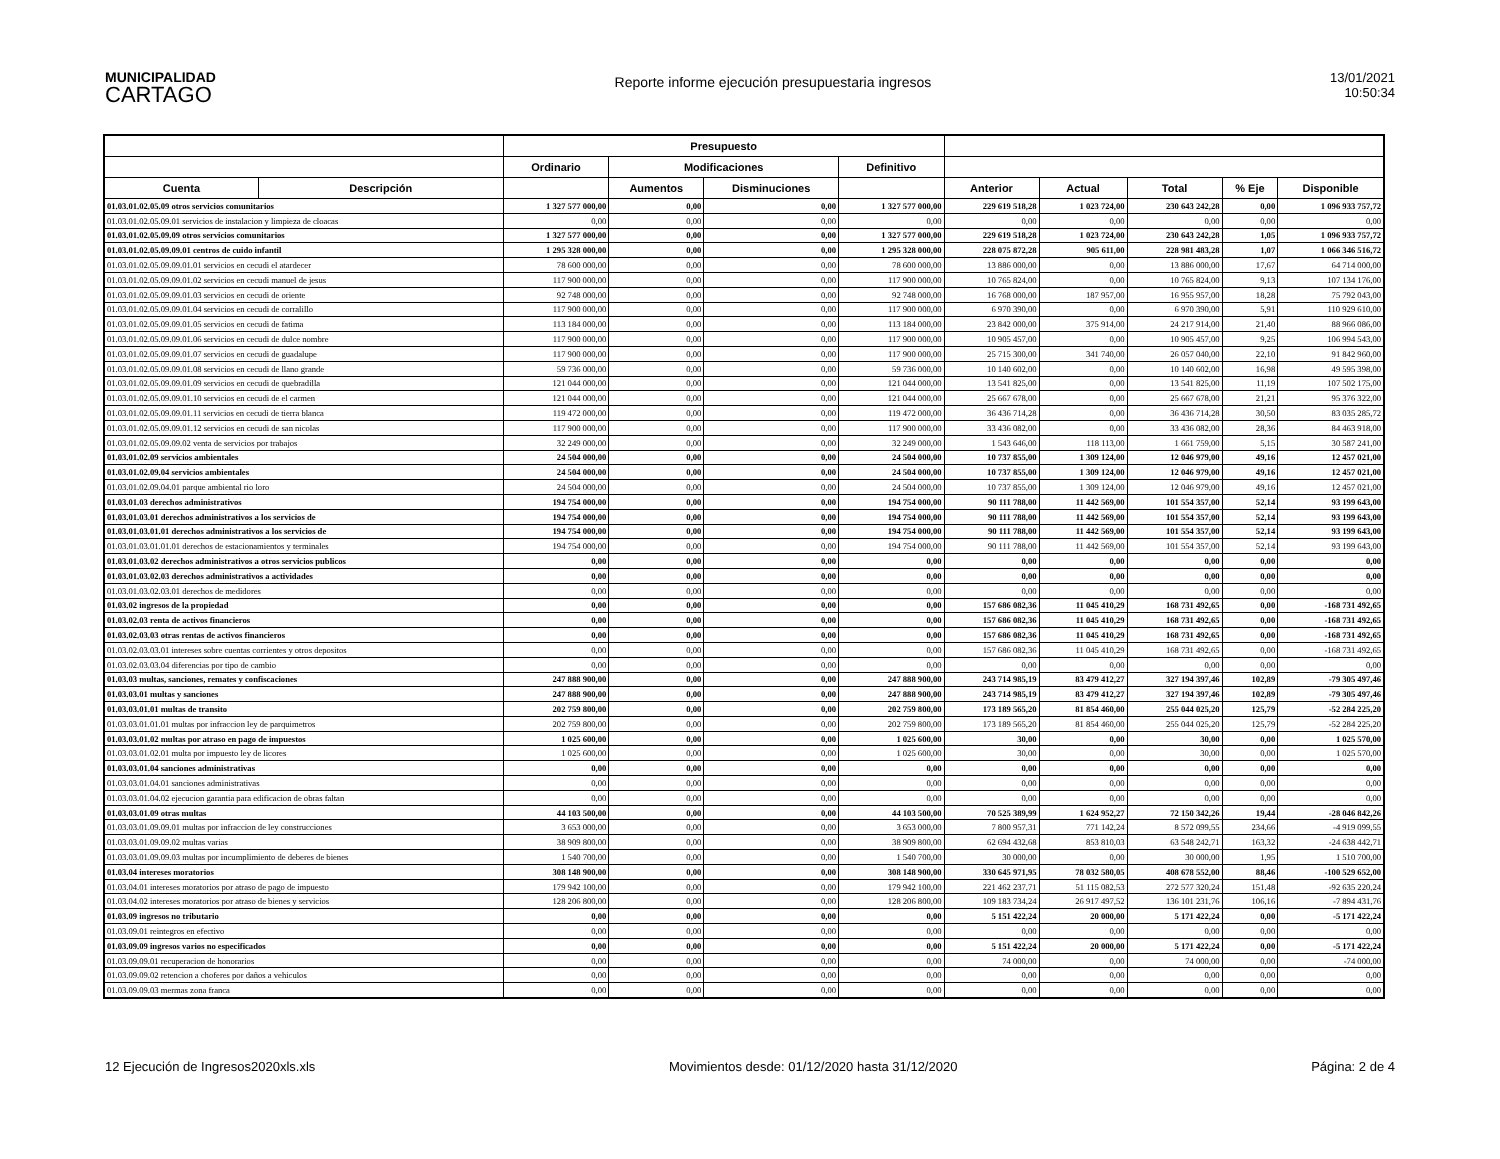MUNICIPALIDAD
CARTAGO
Reporte informe ejecución presupuestaria ingresos
13/01/2021
10:50:34
| | | Presupuesto | | | | | | | | |
| --- | --- | --- | --- | --- | --- | --- | --- | --- | --- | --- |
| | | Ordinario | Modificaciones | | Definitivo | | | | | |
| Cuenta | Descripción | | Aumentos | Disminuciones | | Anterior | Actual | Total | % Eje | Disponible |
| 01.03.01.02.05.09 otros servicios comunitarios | | 1 327 577 000,00 | 0,00 | 0,00 | 1 327 577 000,00 | 229 619 518,28 | 1 023 724,00 | 230 643 242,28 | 0,00 | 1 096 933 757,72 |
| 01.03.01.02.05.09.01 servicios de instalacion y limpieza de cloacas | | 0,00 | 0,00 | 0,00 | 0,00 | 0,00 | 0,00 | 0,00 | 0,00 | 0,00 |
| 01.03.01.02.05.09.09 otros servicios comunitarios | | 1 327 577 000,00 | 0,00 | 0,00 | 1 327 577 000,00 | 229 619 518,28 | 1 023 724,00 | 230 643 242,28 | 1,05 | 1 096 933 757,72 |
| 01.03.01.02.05.09.09.01 centros de cuido infantil | | 1 295 328 000,00 | 0,00 | 0,00 | 1 295 328 000,00 | 228 075 872,28 | 905 611,00 | 228 981 483,28 | 1,07 | 1 066 346 516,72 |
| 01.03.01.02.05.09.09.01.01 servicios en cecudi el atardecer | | 78 600 000,00 | 0,00 | 0,00 | 78 600 000,00 | 13 886 000,00 | 0,00 | 13 886 000,00 | 17,67 | 64 714 000,00 |
| 01.03.01.02.05.09.09.01.02 servicios en cecudi manuel de jesus | | 117 900 000,00 | 0,00 | 0,00 | 117 900 000,00 | 10 765 824,00 | 0,00 | 10 765 824,00 | 9,13 | 107 134 176,00 |
| 01.03.01.02.05.09.09.01.03 servicios en cecudi de oriente | | 92 748 000,00 | 0,00 | 0,00 | 92 748 000,00 | 16 768 000,00 | 187 957,00 | 16 955 957,00 | 18,28 | 75 792 043,00 |
| 01.03.01.02.05.09.09.01.04 servicios en cecudi de corralillo | | 117 900 000,00 | 0,00 | 0,00 | 117 900 000,00 | 6 970 390,00 | 0,00 | 6 970 390,00 | 5,91 | 110 929 610,00 |
| 01.03.01.02.05.09.09.01.05 servicios en cecudi de fatima | | 113 184 000,00 | 0,00 | 0,00 | 113 184 000,00 | 23 842 000,00 | 375 914,00 | 24 217 914,00 | 21,40 | 88 966 086,00 |
| 01.03.01.02.05.09.09.01.06 servicios en cecudi de dulce nombre | | 117 900 000,00 | 0,00 | 0,00 | 117 900 000,00 | 10 905 457,00 | 0,00 | 10 905 457,00 | 9,25 | 106 994 543,00 |
| 01.03.01.02.05.09.09.01.07 servicios en cecudi de guadalupe | | 117 900 000,00 | 0,00 | 0,00 | 117 900 000,00 | 25 715 300,00 | 341 740,00 | 26 057 040,00 | 22,10 | 91 842 960,00 |
| 01.03.01.02.05.09.09.01.08 servicios en cecudi de llano grande | | 59 736 000,00 | 0,00 | 0,00 | 59 736 000,00 | 10 140 602,00 | 0,00 | 10 140 602,00 | 16,98 | 49 595 398,00 |
| 01.03.01.02.05.09.09.01.09 servicios en cecudi de quebradilla | | 121 044 000,00 | 0,00 | 0,00 | 121 044 000,00 | 13 541 825,00 | 0,00 | 13 541 825,00 | 11,19 | 107 502 175,00 |
| 01.03.01.02.05.09.09.01.10 servicios en cecudi de el carmen | | 121 044 000,00 | 0,00 | 0,00 | 121 044 000,00 | 25 667 678,00 | 0,00 | 25 667 678,00 | 21,21 | 95 376 322,00 |
| 01.03.01.02.05.09.09.01.11 servicios en cecudi de tierra blanca | | 119 472 000,00 | 0,00 | 0,00 | 119 472 000,00 | 36 436 714,28 | 0,00 | 36 436 714,28 | 30,50 | 83 035 285,72 |
| 01.03.01.02.05.09.09.01.12 servicios en cecudi de san nicolas | | 117 900 000,00 | 0,00 | 0,00 | 117 900 000,00 | 33 436 082,00 | 0,00 | 33 436 082,00 | 28,36 | 84 463 918,00 |
| 01.03.01.02.05.09.09.02 venta de servicios por trabajos | | 32 249 000,00 | 0,00 | 0,00 | 32 249 000,00 | 1 543 646,00 | 118 113,00 | 1 661 759,00 | 5,15 | 30 587 241,00 |
| 01.03.01.02.09 servicios ambientales | | 24 504 000,00 | 0,00 | 0,00 | 24 504 000,00 | 10 737 855,00 | 1 309 124,00 | 12 046 979,00 | 49,16 | 12 457 021,00 |
| 01.03.01.02.09.04 servicios ambientales | | 24 504 000,00 | 0,00 | 0,00 | 24 504 000,00 | 10 737 855,00 | 1 309 124,00 | 12 046 979,00 | 49,16 | 12 457 021,00 |
| 01.03.01.02.09.04.01 parque ambiental rio loro | | 24 504 000,00 | 0,00 | 0,00 | 24 504 000,00 | 10 737 855,00 | 1 309 124,00 | 12 046 979,00 | 49,16 | 12 457 021,00 |
| 01.03.01.03 derechos administrativos | | 194 754 000,00 | 0,00 | 0,00 | 194 754 000,00 | 90 111 788,00 | 11 442 569,00 | 101 554 357,00 | 52,14 | 93 199 643,00 |
| 01.03.01.03.01 derechos administrativos a los servicios de | | 194 754 000,00 | 0,00 | 0,00 | 194 754 000,00 | 90 111 788,00 | 11 442 569,00 | 101 554 357,00 | 52,14 | 93 199 643,00 |
| 01.03.01.03.01.01 derechos administrativos a los servicios de | | 194 754 000,00 | 0,00 | 0,00 | 194 754 000,00 | 90 111 788,00 | 11 442 569,00 | 101 554 357,00 | 52,14 | 93 199 643,00 |
| 01.03.01.03.01.01.01 derechos de estacionamientos y terminales | | 194 754 000,00 | 0,00 | 0,00 | 194 754 000,00 | 90 111 788,00 | 11 442 569,00 | 101 554 357,00 | 52,14 | 93 199 643,00 |
| 01.03.01.03.02 derechos administrativos a otros servicios publicos | | 0,00 | 0,00 | 0,00 | 0,00 | 0,00 | 0,00 | 0,00 | 0,00 | 0,00 |
| 01.03.01.03.02.03 derechos administrativos a actividades | | 0,00 | 0,00 | 0,00 | 0,00 | 0,00 | 0,00 | 0,00 | 0,00 | 0,00 |
| 01.03.01.03.02.03.01 derechos de medidores | | 0,00 | 0,00 | 0,00 | 0,00 | 0,00 | 0,00 | 0,00 | 0,00 | 0,00 |
| 01.03.02 ingresos de la propiedad | | 0,00 | 0,00 | 0,00 | 0,00 | 157 686 082,36 | 11 045 410,29 | 168 731 492,65 | 0,00 | -168 731 492,65 |
| 01.03.02.03 renta de activos financieros | | 0,00 | 0,00 | 0,00 | 0,00 | 157 686 082,36 | 11 045 410,29 | 168 731 492,65 | 0,00 | -168 731 492,65 |
| 01.03.02.03.03 otras rentas de activos financieros | | 0,00 | 0,00 | 0,00 | 0,00 | 157 686 082,36 | 11 045 410,29 | 168 731 492,65 | 0,00 | -168 731 492,65 |
| 01.03.02.03.03.01 intereses sobre cuentas corrientes y otros depositos | | 0,00 | 0,00 | 0,00 | 0,00 | 157 686 082,36 | 11 045 410,29 | 168 731 492,65 | 0,00 | -168 731 492,65 |
| 01.03.02.03.03.04 diferencias por tipo de cambio | | 0,00 | 0,00 | 0,00 | 0,00 | 0,00 | 0,00 | 0,00 | 0,00 | 0,00 |
| 01.03.03 multas, sanciones, remates y confiscaciones | | 247 888 900,00 | 0,00 | 0,00 | 247 888 900,00 | 243 714 985,19 | 83 479 412,27 | 327 194 397,46 | 102,89 | -79 305 497,46 |
| 01.03.03.01 multas y sanciones | | 247 888 900,00 | 0,00 | 0,00 | 247 888 900,00 | 243 714 985,19 | 83 479 412,27 | 327 194 397,46 | 102,89 | -79 305 497,46 |
| 01.03.03.01.01 multas de transito | | 202 759 800,00 | 0,00 | 0,00 | 202 759 800,00 | 173 189 565,20 | 81 854 460,00 | 255 044 025,20 | 125,79 | -52 284 225,20 |
| 01.03.03.01.01.01 multas por infraccion ley de parquimetros | | 202 759 800,00 | 0,00 | 0,00 | 202 759 800,00 | 173 189 565,20 | 81 854 460,00 | 255 044 025,20 | 125,79 | -52 284 225,20 |
| 01.03.03.01.02 multas por atraso en pago de impuestos | | 1 025 600,00 | 0,00 | 0,00 | 1 025 600,00 | 30,00 | 0,00 | 30,00 | 0,00 | 1 025 570,00 |
| 01.03.03.01.02.01 multa por impuesto ley de licores | | 1 025 600,00 | 0,00 | 0,00 | 1 025 600,00 | 30,00 | 0,00 | 30,00 | 0,00 | 1 025 570,00 |
| 01.03.03.01.04 sanciones administrativas | | 0,00 | 0,00 | 0,00 | 0,00 | 0,00 | 0,00 | 0,00 | 0,00 | 0,00 |
| 01.03.03.01.04.01 sanciones administrativas | | 0,00 | 0,00 | 0,00 | 0,00 | 0,00 | 0,00 | 0,00 | 0,00 | 0,00 |
| 01.03.03.01.04.02 ejecucion garantia para edificacion de obras faltan | | 0,00 | 0,00 | 0,00 | 0,00 | 0,00 | 0,00 | 0,00 | 0,00 | 0,00 |
| 01.03.03.01.09 otras multas | | 44 103 500,00 | 0,00 | 0,00 | 44 103 500,00 | 70 525 389,99 | 1 624 952,27 | 72 150 342,26 | 19,44 | -28 046 842,26 |
| 01.03.03.01.09.09.01 multas por infraccion de ley construcciones | | 3 653 000,00 | 0,00 | 0,00 | 3 653 000,00 | 7 800 957,31 | 771 142,24 | 8 572 099,55 | 234,66 | -4 919 099,55 |
| 01.03.03.01.09.09.02 multas varias | | 38 909 800,00 | 0,00 | 0,00 | 38 909 800,00 | 62 694 432,68 | 853 810,03 | 63 548 242,71 | 163,32 | -24 638 442,71 |
| 01.03.03.01.09.09.03 multas por incumplimiento de deberes de bienes | | 1 540 700,00 | 0,00 | 0,00 | 1 540 700,00 | 30 000,00 | 0,00 | 30 000,00 | 1,95 | 1 510 700,00 |
| 01.03.04 intereses moratorios | | 308 148 900,00 | 0,00 | 0,00 | 308 148 900,00 | 330 645 971,95 | 78 032 580,05 | 408 678 552,00 | 88,46 | -100 529 652,00 |
| 01.03.04.01 intereses moratorios por atraso de pago de impuesto | | 179 942 100,00 | 0,00 | 0,00 | 179 942 100,00 | 221 462 237,71 | 51 115 082,53 | 272 577 320,24 | 151,48 | -92 635 220,24 |
| 01.03.04.02 intereses moratorios por atraso de bienes y servicios | | 128 206 800,00 | 0,00 | 0,00 | 128 206 800,00 | 109 183 734,24 | 26 917 497,52 | 136 101 231,76 | 106,16 | -7 894 431,76 |
| 01.03.09 ingresos no tributario | | 0,00 | 0,00 | 0,00 | 0,00 | 5 151 422,24 | 20 000,00 | 5 171 422,24 | 0,00 | -5 171 422,24 |
| 01.03.09.01 reintegros en efectivo | | 0,00 | 0,00 | 0,00 | 0,00 | 0,00 | 0,00 | 0,00 | 0,00 | 0,00 |
| 01.03.09.09 ingresos varios no especificados | | 0,00 | 0,00 | 0,00 | 0,00 | 5 151 422,24 | 20 000,00 | 5 171 422,24 | 0,00 | -5 171 422,24 |
| 01.03.09.09.01 recuperacion de honorarios | | 0,00 | 0,00 | 0,00 | 0,00 | 74 000,00 | 0,00 | 74 000,00 | 0,00 | -74 000,00 |
| 01.03.09.09.02 retencion a choferes por daños a vehiculos | | 0,00 | 0,00 | 0,00 | 0,00 | 0,00 | 0,00 | 0,00 | 0,00 | 0,00 |
| 01.03.09.09.03 mermas zona franca | | 0,00 | 0,00 | 0,00 | 0,00 | 0,00 | 0,00 | 0,00 | 0,00 | 0,00 |
12 Ejecución de Ingresos2020xls.xls Movimientos desde: 01/12/2020 hasta 31/12/2020 Página: 2 de 4